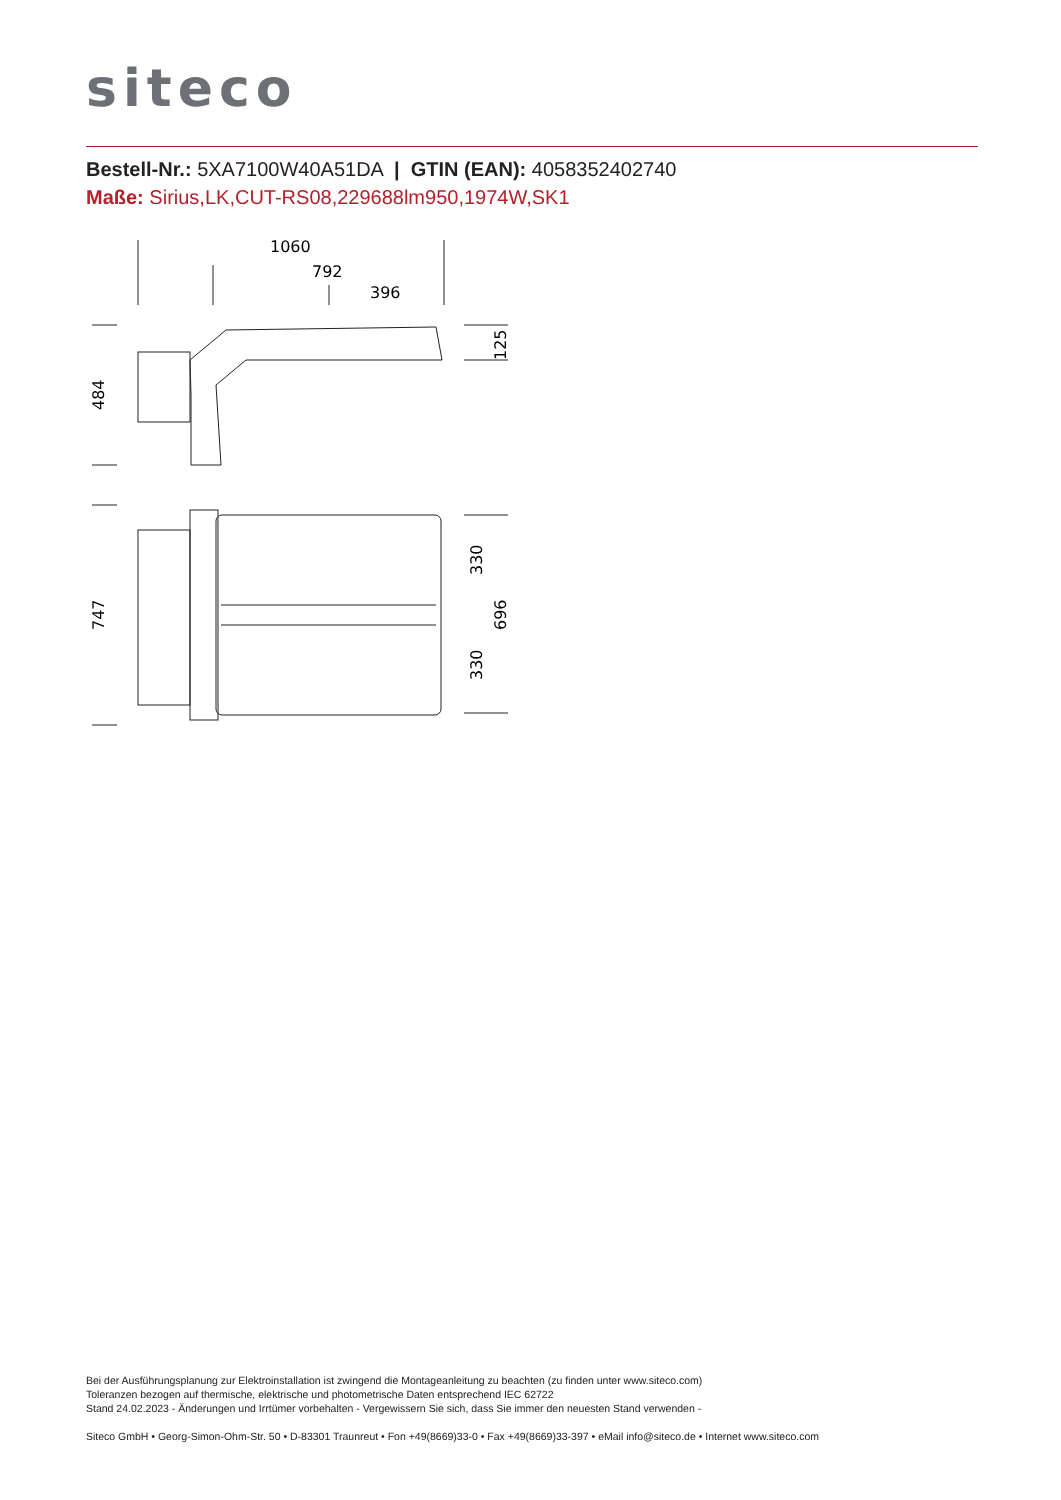siteco
Bestell-Nr.: 5XA7100W40A51DA | GTIN (EAN): 4058352402740
Maße: Sirius,LK,CUT-RS08,229688lm950,1974W,SK1
1060
792
396
484
125
747
330
696
330
Bei der Ausführungsplanung zur Elektroinstallation ist zwingend die Montageanleitung zu beachten (zu finden unter www.siteco.com)
Toleranzen bezogen auf thermische, elektrische und photometrische Daten entsprechend IEC 62722
Stand 24.02.2023 - Änderungen und Irrtümer vorbehalten - Vergewissern Sie sich, dass Sie immer den neuesten Stand verwenden -
Siteco GmbH • Georg-Simon-Ohm-Str. 50 • D-83301 Traunreut • Fon +49(8669)33-0 • Fax +49(8669)33-397 • eMail info@siteco.de • Internet www.siteco.com